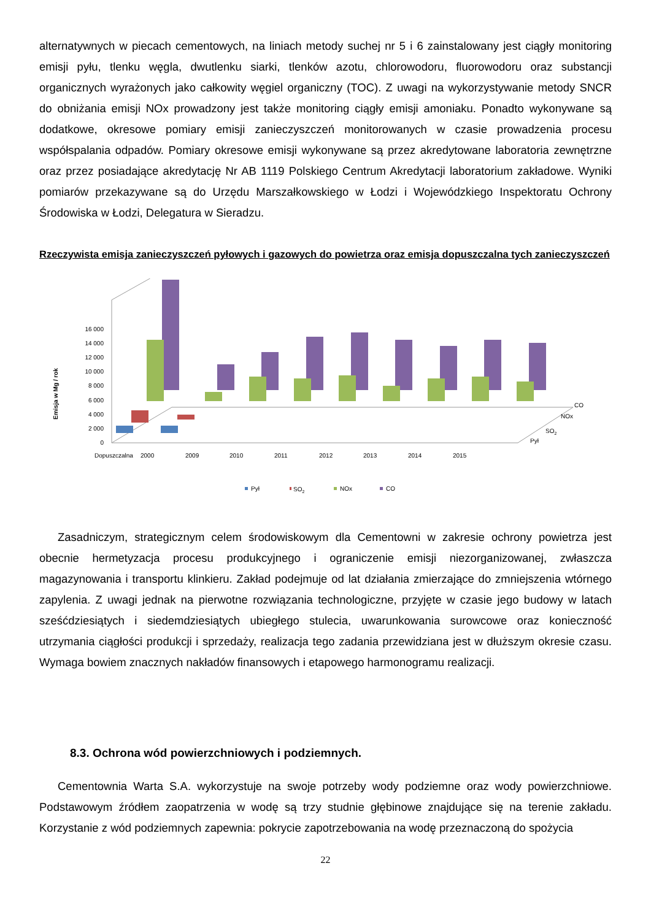alternatywnych w piecach cementowych, na liniach metody suchej nr 5 i 6 zainstalowany jest ciągły monitoring emisji pyłu, tlenku węgla, dwutlenku siarki, tlenków azotu, chlorowodoru, fluorowodoru oraz substancji organicznych wyrażonych jako całkowity węgiel organiczny (TOC). Z uwagi na wykorzystywanie metody SNCR do obniżania emisji NOx prowadzony jest także monitoring ciągły emisji amoniaku. Ponadto wykonywane są dodatkowe, okresowe pomiary emisji zanieczyszczeń monitorowanych w czasie prowadzenia procesu współspalania odpadów. Pomiary okresowe emisji wykonywane są przez akredytowane laboratoria zewnętrzne oraz przez posiadające akredytację Nr AB 1119 Polskiego Centrum Akredytacji laboratorium zakładowe. Wyniki pomiarów przekazywane są do Urzędu Marszałkowskiego w Łodzi i Wojewódzkiego Inspektoratu Ochrony Środowiska w Łodzi, Delegatura w Sieradzu.
Rzeczywista emisja zanieczyszczeń pyłowych i gazowych do powietrza oraz emisja dopuszczalna tych zanieczyszczeń
0
2 000
4 000
6 000
8 000
10 000
12 000
14 000
16 000
Emisja w Mg / rok
Dopuszczalna
2000
2009
2010
2011
2012
2013
2014
2015
CO
NOx
SO2
Pył
Pył
SO2
NOx
CO
Zasadniczym, strategicznym celem środowiskowym dla Cementowni w zakresie ochrony powietrza jest obecnie hermetyzacja procesu produkcyjnego i ograniczenie emisji niezorganizowanej, zwłaszcza magazynowania i transportu klinkieru. Zakład podejmuje od lat działania zmierzające do zmniejszenia wtórnego zapylenia. Z uwagi jednak na pierwotne rozwiązania technologiczne, przyjęte w czasie jego budowy w latach sześćdziesiątych i siedemdziesiątych ubiegłego stulecia, uwarunkowania surowcowe oraz konieczność utrzymania ciągłości produkcji i sprzedaży, realizacja tego zadania przewidziana jest w dłuższym okresie czasu. Wymaga bowiem znacznych nakładów finansowych i etapowego harmonogramu realizacji.
8.3. Ochrona wód powierzchniowych i podziemnych.
Cementownia Warta S.A. wykorzystuje na swoje potrzeby wody podziemne oraz wody powierzchniowe. Podstawowym źródłem zaopatrzenia w wodę są trzy studnie głębinowe znajdujące się na terenie zakładu. Korzystanie z wód podziemnych zapewnia: pokrycie zapotrzebowania na wodę przeznaczoną do spożycia
22